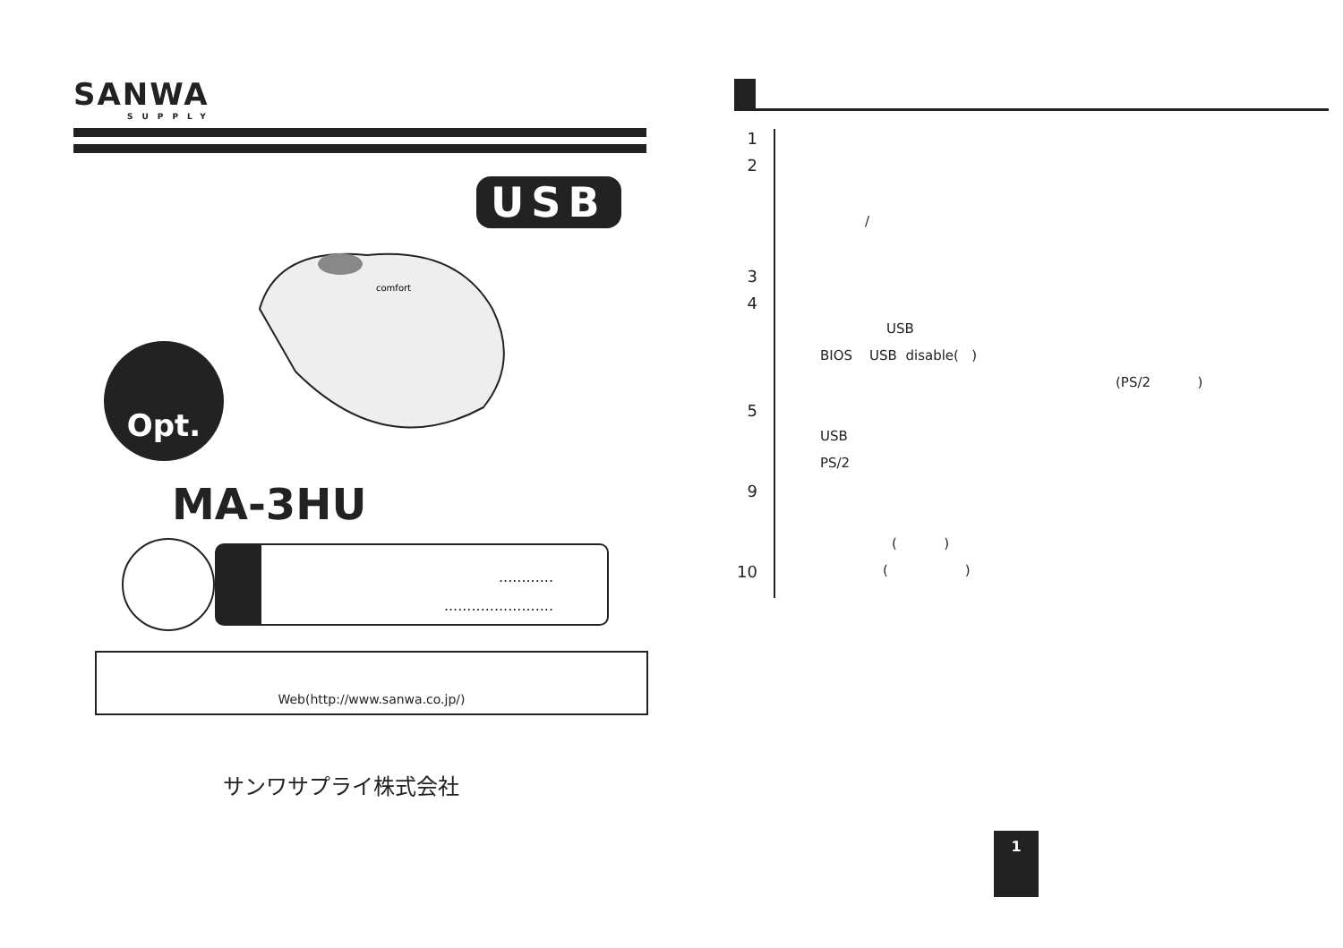SANWA
SUPPLY
USB
Opt.
comfort
MA-3HU
............
........................
Web(http://www.sanwa.co.jp/)
サンワサプライ株式会社
1
2
/
3
4
USB
BIOS USB disable( )
(PS/2 )
5
USB
PS/2
9
( )
10 ( )
1